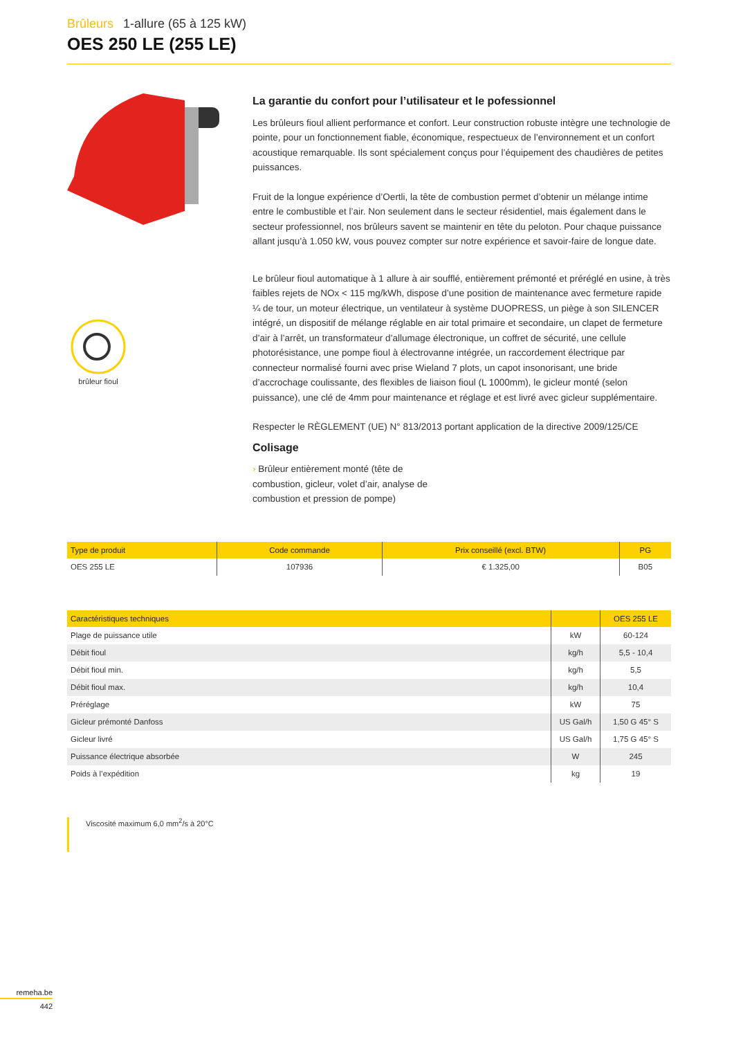Brûleurs 1-allure (65 à 125 kW)
OES 250 LE (255 LE)
brûleur fioul
La garantie du confort pour l’utilisateur et le pofessionnel
Les brûleurs fioul allient performance et confort. Leur construction robuste intègre une technologie de pointe, pour un fonctionnement fiable, économique, respectueux de l’environnement et un confort acoustique remarquable. Ils sont spécialement conçus pour l’équipement des chaudières de petites puissances.
Fruit de la longue expérience d’Oertli, la tête de combustion permet d’obtenir un mélange intime entre le combustible et l’air. Non seulement dans le secteur résidentiel, mais également dans le secteur professionnel, nos brûleurs savent se maintenir en tête du peloton. Pour chaque puissance allant jusqu’à 1.050 kW, vous pouvez compter sur notre expérience et savoir-faire de longue date.
Le brûleur fioul automatique à 1 allure à air soufflé, entièrement prémonté et préréglé en usine, à très faibles rejets de NOx < 115 mg/kWh, dispose d’une position de maintenance avec fermeture rapide ¼ de tour, un moteur électrique, un ventilateur à système DUOPRESS, un piège à son SILENCER intégré, un dispositif de mélange réglable en air total primaire et secondaire, un clapet de fermeture d’air à l’arrêt, un transformateur d’allumage électronique, un coffret de sécurité, une cellule photorésistance, une pompe fioul à électrovanne intégrée, un raccordement électrique par connecteur normalisé fourni avec prise Wieland 7 plots, un capot insonorisant, une bride d’accrochage coulissante, des flexibles de liaison fioul (L 1000mm), le gicleur monté (selon puissance), une clé de 4mm pour maintenance et réglage et est livré avec gicleur supplémentaire.
Respecter le RÈGLEMENT (UE) N° 813/2013 portant application de la directive 2009/125/CE
Colisage
› Brûleur entièrement monté (tête de combustion, gicleur, volet d’air, analyse de combustion et pression de pompe)
| Type de produit | Code commande | Prix conseillé (excl. BTW) | PG |
| --- | --- | --- | --- |
| OES 255 LE | 107936 | € 1.325,00 | B05 |
| Caractéristiques techniques | | OES 255 LE |
| --- | --- | --- |
| Plage de puissance utile | kW | 60-124 |
| Débit fioul | kg/h | 5,5 - 10,4 |
| Débit fioul min. | kg/h | 5,5 |
| Débit fioul max. | kg/h | 10,4 |
| Préréglage | kW | 75 |
| Gicleur prémonté Danfoss | US Gal/h | 1,50 G 45° S |
| Gicleur livré | US Gal/h | 1,75 G 45° S |
| Puissance électrique absorbée | W | 245 |
| Poids à l’expédition | kg | 19 |
Viscosité maximum 6,0 mm<sup>2</sup>/s à 20°C
remeha.be
442